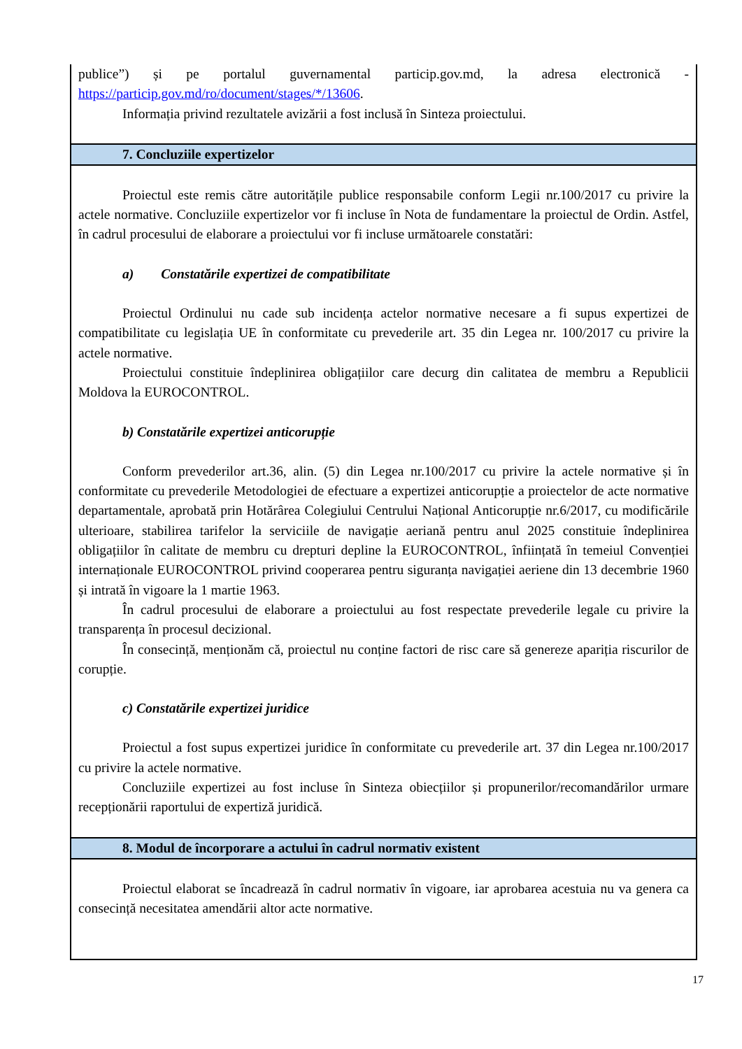| publice”) și pe portalul guvernamental particip.gov.md, la adresa electronică - https://particip.gov.md/ro/document/stages/*/13606 . Informația privind rezultatele avizării a fost inclusă în Sinteza proiectului. |
| 7. Concluziile expertizelor |
| Proiectul este remis către autoritățile publice responsabile conform Legii nr.100/2017 cu privire la actele normative. Concluziile expertizelor vor fi incluse în Nota de fundamentare la proiectul de Ordin. Astfel, în cadrul procesului de elaborare a proiectului vor fi incluse următoarele constatări: a) Constatările expertizei de compatibilitate Proiectul Ordinului nu cade sub incidența actelor normative necesare a fi supus expertizei de compatibilitate cu legislația UE în conformitate cu prevederile art. 35 din Legea nr. 100/2017 cu privire la actele normative. Proiectului constituie îndeplinirea obligațiilor care decurg din calitatea de membru a Republicii Moldova la EUROCONTROL. b) Constatările expertizei anticorupție Conform prevederilor art.36, alin. (5) din Legea nr.100/2017 cu privire la actele normative și în conformitate cu prevederile Metodologiei de efectuare a expertizei anticorupție a proiectelor de acte normative departamentale, aprobată prin Hotărârea Colegiului Centrului Național Anticorupție nr.6/2017, cu modificările ulterioare, stabilirea tarifelor la serviciile de navigație aeriană pentru anul 2025 constituie îndeplinirea obligațiilor în calitate de membru cu drepturi depline la EUROCONTROL, înființată în temeiul Convenției internaționale EUROCONTROL privind cooperarea pentru siguranța navigației aeriene din 13 decembrie 1960 și intrată în vigoare la 1 martie 1963. În cadrul procesului de elaborare a proiectului au fost respectate prevederile legale cu privire la transparența în procesul decizional. În consecință, menționăm că, proiectul nu conține factori de risc care să genereze apariția riscurilor de corupție. c) Constatările expertizei juridice Proiectul a fost supus expertizei juridice în conformitate cu prevederile art. 37 din Legea nr.100/2017 cu privire la actele normative. Concluziile expertizei au fost incluse în Sinteza obiecțiilor și propunerilor/recomandărilor urmare recepționării raportului de expertiză juridică. |
| 8. Modul de încorporare a actului în cadrul normativ existent |
| Proiectul elaborat se încadrează în cadrul normativ în vigoare, iar aprobarea acestuia nu va genera ca consecință necesitatea amendării altor acte normative. |
17